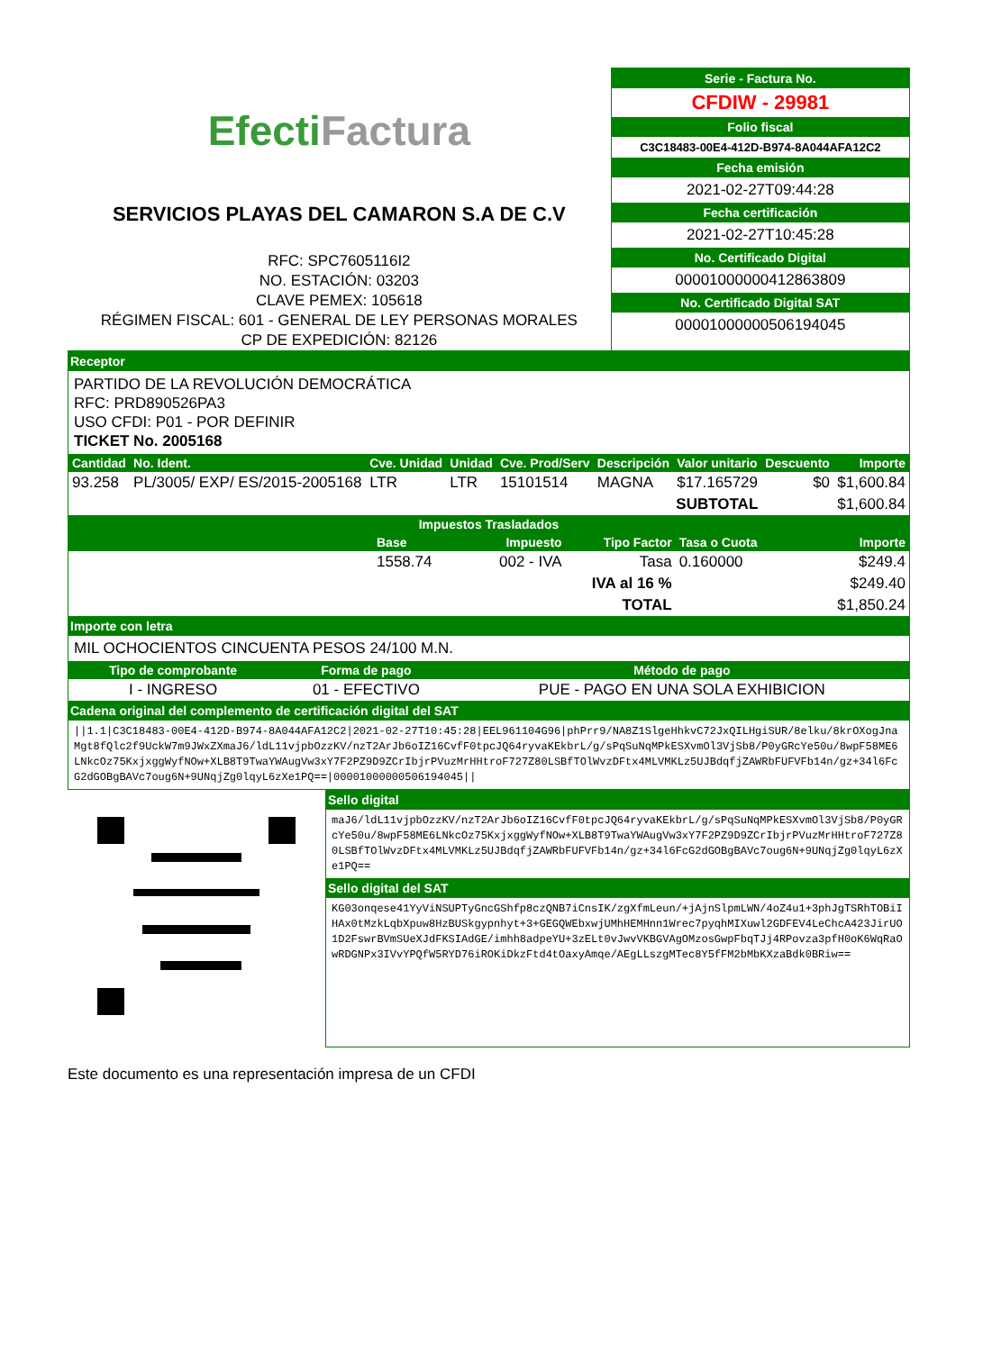Efecti Factura
SERVICIOS PLAYAS DEL CAMARON S.A DE C.V
RFC: SPC7605116I2
NO. ESTACIÓN: 03203
CLAVE PEMEX: 105618
RÉGIMEN FISCAL: 601 - GENERAL DE LEY PERSONAS MORALES
CP DE EXPEDICIÓN: 82126
Serie - Factura No.
CFDIW - 29981
Folio fiscal
C3C18483-00E4-412D-B974-8A044AFA12C2
Fecha emisión
2021-02-27T09:44:28
Fecha certificación
2021-02-27T10:45:28
No. Certificado Digital
00001000000412863809
No. Certificado Digital SAT
00001000000506194045
Receptor
PARTIDO DE LA REVOLUCIÓN DEMOCRÁTICA
RFC: PRD890526PA3
USO CFDI: P01 - POR DEFINIR
TICKET No. 2005168
| Cantidad | No. Ident. | Cve. Unidad | Unidad | Cve. Prod/Serv | Descripción | Valor unitario | Descuento | Importe |
| --- | --- | --- | --- | --- | --- | --- | --- | --- |
| 93.258 | PL/3005/ EXP/ ES/2015-2005168 | LTR | LTR | 15101514 | MAGNA | $17.165729 | $0 | $1,600.84 |
| SUBTOTAL | | | | | | | | $1,600.84 |
| Impuestos Trasladados | | | | | |
| --- | --- | --- | --- | --- | --- |
| | Base | Impuesto | Tipo Factor | Tasa o Cuota | Importe |
| | 1558.74 | 002 - IVA | Tasa | 0.160000 | $249.4 |
| IVA al 16 % | | | | | $249.40 |
| TOTAL | | | | | $1,850.24 |
Importe con letra
MIL OCHOCIENTOS CINCUENTA PESOS 24/100 M.N.
| Tipo de comprobante | Forma de pago | Método de pago |
| --- | --- | --- |
| I - INGRESO | 01 - EFECTIVO | PUE - PAGO EN UNA SOLA EXHIBICION |
Cadena original del complemento de certificación digital del SAT
||1.1|C3C18483-00E4-412D-B974-8A044AFA12C2|2021-02-27T10:45:28|EEL961104G96|phPrr9/NA8Z1SlgeHhkvC72JxQILHgiSUR/8elku/8krOXogJnaMgt8fQlc2f9UckW7m9JWxZXmaJ6/ldL11vjpbOzzKV/nzT2ArJb6oIZ16CvfF0tpcJQ64ryvaKEkbrL/g/sPqSuNqMPkESXvmOl3VjSb8/P0yGRcYe50u/8wpF58ME6LNkcOz75KxjxggWyfNOw+XLB8T9TwaYWAugVw3xY7F2PZ9D9ZCrIbjrPVuzMrHHtroF727Z80LSBfTOlWvzDFtx4MLVMKLz5UJBdqfjZAWRbFUFVFb14n/gz+34l6FcG2dGOBgBAVc7oug6N+9UNqjZg0lqyL6zXe1PQ==|00001000000506194045||
Sello digital
maJ6/ldL11vjpbOzzKV/nzT2ArJb6oIZ16CvfF0tpcJQ64ryvaKEkbrL/g/sPqSuNqMPkESXvmOl3VjSb8/P0yGRcYe50u/8wpF58ME6LNkcOz75KxjxggWyfNOw+XLB8T9TwaYWAugVw3xY7F2PZ9D9ZCrIbjrPVuzMrHHtroF727Z80LSBfTOlWvzDFtx4MLVMKLz5UJBdqfjZAWRbFUFVFb14n/gz+34l6FcG2dGOBgBAVc7oug6N+9UNqjZg0lqyL6zXe1PQ==
Sello digital del SAT
KG03onqese41YyViNSUPTyGncGShfp8czQNB7iCnsIK/zgXfmLeun/+jAjnSlpmLWN/4oZ4u1+3phJgTSRhTOBiIHAx0tMzkLqbXpuw8HzBUSkgypnhyt+3+GEGQWEbxwjUMhHEMHnn1Wrec7pyqhMIXuwl2GDFEV4LeChcA423JirUO1D2FswrBVmSUeXJdFKSIAdGE/imhh8adpeYU+3zELt0vJwvVKBGVAgOMzosGwpFbqTJj4RPovza3pfH0oK6WqRaOwRDGNPx3IVvYPQfW5RYD76iROKiDkzFtd4tOaxyAmqe/AEgLLszgMTec8Y5fFM2bMbKXzaBdk0BRiw==
Este documento es una representación impresa de un CFDI